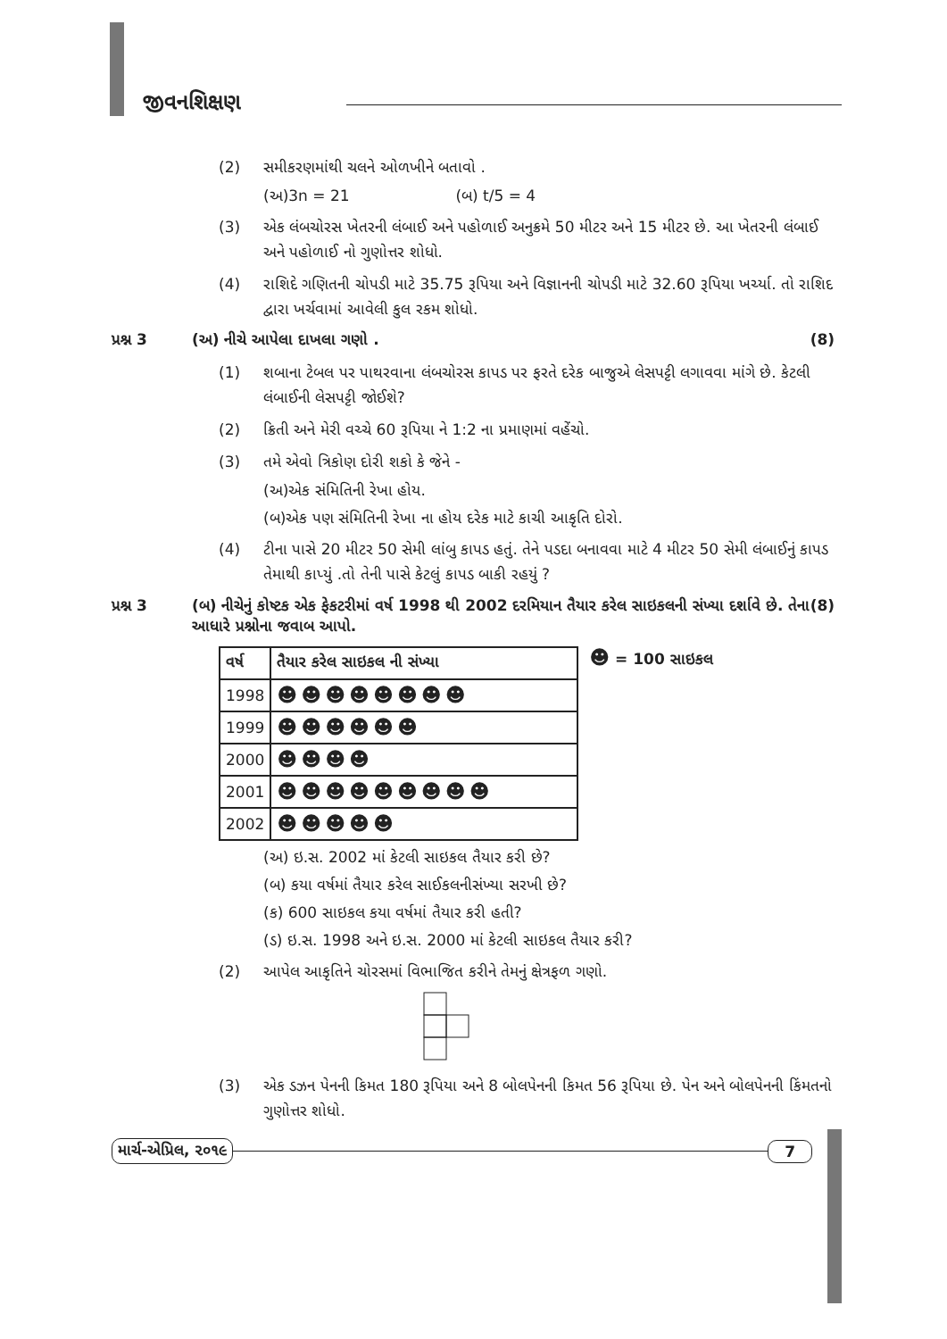જીવનશિક્ષણ
(2) સમીકરણમાંથી ચલને ઓળખીને બતાવો .
(અ)3n = 21 (બ) t/5 = 4
(3) એક લંબચોરસ ખેતરની લંબાઈ અને પહોળાઈ અનુક્રમે 50 મીટર અને 15 મીટર છે. આ ખેતરની લંબાઈ અને પહોળાઈ નો ગુણોત્તર શોધો.
(4) રાશિદે ગણિતની ચોપડી માટે 35.75 રૂપિયા અને વિજ્ઞાનની ચોપડી માટે 32.60 રૂપિયા ખર્ચ્યા. તો રાશિદ દ્વારા ખર્ચવામાં આવેલી કુલ રકમ શોધો.
પ્રશ્ન 3 (અ) નીચે આપેલા દાખલા ગણો . (8)
(1) શબાના ટેબલ પર પાથરવાના લંબચોરસ કાપડ પર ફરતે દરેક બાજુએ લેસપટ્ટી લગાવવા માંગે છે. કેટલી લંબાઈની લેસપટ્ટી જોઈશે?
(2) ક્રિતી અને મેરી વચ્ચે 60 રૂપિયા ને 1:2 ના પ્રમાણમાં વહેંચો.
(3) તમે એવો ત્રિકોણ દોરી શકો કે જેને -
(અ)એક સંમિતિની રેખા હોય.
(બ)એક પણ સંમિતિની રેખા ના હોય દરેક માટે કાચી આકૃતિ દોરો.
(4) ટીના પાસે 20 મીટર 50 સેમી લાંબુ કાપડ હતું. તેને પડદા બનાવવા માટે 4 મીટર 50 સેમી લંબાઈનું કાપડ તેમાથી કાપ્યું .તો તેની પાસે કેટલું કાપડ બાકી રહયું ?
પ્રશ્ન 3 (બ) નીચેનું કોષ્ટક એક ફેકટરીમાં વર્ષ 1998 થી 2002 દરમિયાન તૈયાર કરેલ સાઇકલની સંખ્યા દર્શાવે છે. તેના આધારે પ્રશ્નોના જવાબ આપો. (8)
| વર્ષ | તૈયાર કરેલ સાઇકલ ની સંખ્યા |
| --- | --- |
| 1998 | ☻☻☻☻☻☻☻☻ |
| 1999 | ☻☻☻☻☻☻ |
| 2000 | ☻☻☻☻ |
| 2001 | ☻☻☻☻☻☻☻☻☻ |
| 2002 | ☻☻☻☻☻ |
☻ = 100 સાઇકલ
(અ) ઇ.સ. 2002 માં કેટલી સાઇકલ તૈયાર કરી છે?
(બ) કયા વર્ષમાં તૈયાર કરેલ સાઈકલનીસંખ્યા સરખી છે?
(ક) 600 સાઇકલ કયા વર્ષમાં તૈયાર કરી હતી?
(ડ) ઇ.સ. 1998 અને ઇ.સ. 2000 માં કેટલી સાઇકલ તૈયાર કરી?
(2) આપેલ આકૃતિને ચોરસમાં વિભાજિત કરીને તેમનું ક્ષેત્રફળ ગણો.
(3) એક ડઝન પેનની કિમત 180 રૂપિયા અને 8 બોલપેનની કિમત 56 રૂપિયા છે. પેન અને બોલપેનની કિંમતનો ગુણોત્તર શોધો.
માર્ચ-એપ્રિલ, ૨૦૧૯ 7